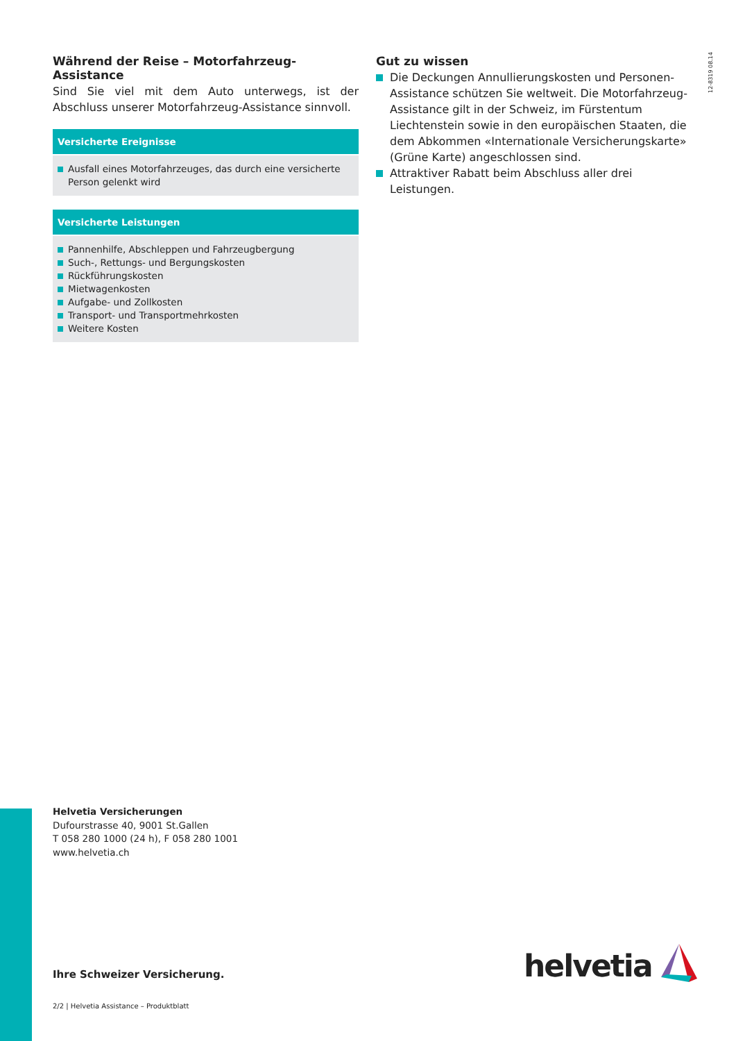12-8319 08.14
Während der Reise – Motorfahrzeug-Assistance
Sind Sie viel mit dem Auto unterwegs, ist der Abschluss unserer Motorfahrzeug-Assistance sinnvoll.
Versicherte Ereignisse
Ausfall eines Motorfahrzeuges, das durch eine versicherte Person gelenkt wird
Versicherte Leistungen
Pannenhilfe, Abschleppen und Fahrzeugbergung
Such-, Rettungs- und Bergungskosten
Rückführungskosten
Mietwagenkosten
Aufgabe- und Zollkosten
Transport- und Transportmehrkosten
Weitere Kosten
Gut zu wissen
Die Deckungen Annullierungskosten und Personen-Assistance schützen Sie weltweit. Die Motorfahrzeug-Assistance gilt in der Schweiz, im Fürstentum Liechtenstein sowie in den europäischen Staaten, die dem Abkommen «Internationale Versicherungskarte» (Grüne Karte) angeschlossen sind.
Attraktiver Rabatt beim Abschluss aller drei Leistungen.
Helvetia Versicherungen
Dufourstrasse 40, 9001 St.Gallen
T 058 280 1000 (24 h), F 058 280 1001
www.helvetia.ch
Ihre Schweizer Versicherung.
2/2 | Helvetia Assistance – Produktblatt
helvetia